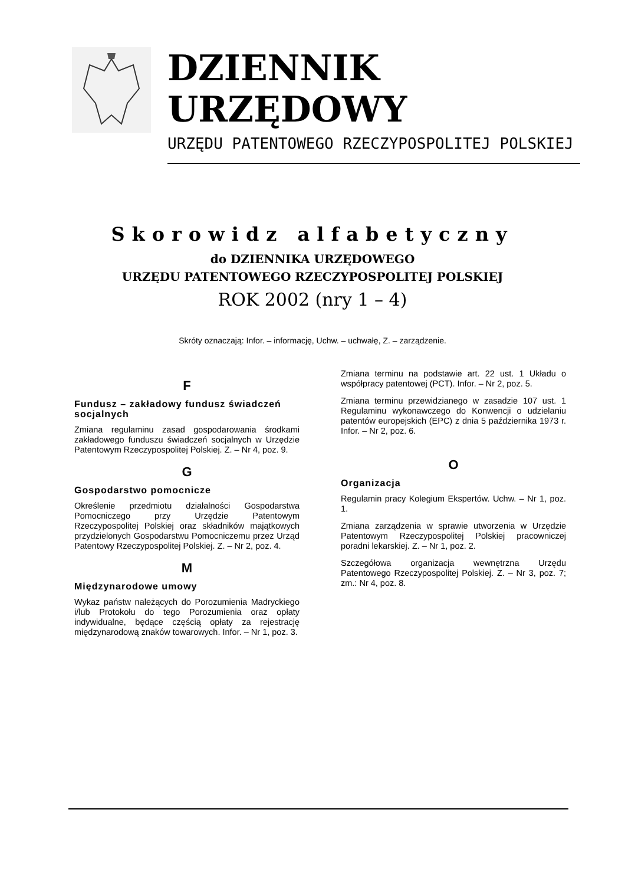DZIENNIK URZĘDOWY
URZĘDU PATENTOWEGO RZECZYPOSPOLITEJ POLSKIEJ
Skorowidz alfabetyczny
do DZIENNIKA URZĘDOWEGO
URZĘDU PATENTOWEGO RZECZYPOSPOLITEJ POLSKIEJ
ROK 2002 (nry 1 – 4)
Skróty oznaczają: Infor. – informację, Uchw. – uchwałę, Z. – zarządzenie.
F
Fundusz – zakładowy fundusz świadczeń socjalnych
Zmiana regulaminu zasad gospodarowania środkami zakładowego funduszu świadczeń socjalnych w Urzędzie Patentowym Rzeczypospolitej Polskiej. Z. – Nr 4, poz. 9.
G
Gospodarstwo pomocnicze
Określenie przedmiotu działalności Gospodarstwa Pomocniczego przy Urzędzie Patentowym Rzeczypospolitej Polskiej oraz składników majątkowych przydzielonych Gospodarstwu Pomocniczemu przez Urząd Patentowy Rzeczypospolitej Polskiej. Z. – Nr 2, poz. 4.
M
Międzynarodowe umowy
Wykaz państw należących do Porozumienia Madryckiego i/lub Protokołu do tego Porozumienia oraz opłaty indywidualne, będące częścią opłaty za rejestrację międzynarodową znaków towarowych. Infor. – Nr 1, poz. 3.
Zmiana terminu na podstawie art. 22 ust. 1 Układu o współpracy patentowej (PCT). Infor. – Nr 2, poz. 5.
Zmiana terminu przewidzianego w zasadzie 107 ust. 1 Regulaminu wykonawczego do Konwencji o udzielaniu patentów europejskich (EPC) z dnia 5 października 1973 r. Infor. – Nr 2, poz. 6.
O
Organizacja
Regulamin pracy Kolegium Ekspertów. Uchw. – Nr 1, poz. 1.
Zmiana zarządzenia w sprawie utworzenia w Urzędzie Patentowym Rzeczypospolitej Polskiej pracowniczej poradni lekarskiej. Z. – Nr 1, poz. 2.
Szczegółowa organizacja wewnętrzna Urzędu Patentowego Rzeczypospolitej Polskiej. Z. – Nr 3, poz. 7; zm.: Nr 4, poz. 8.